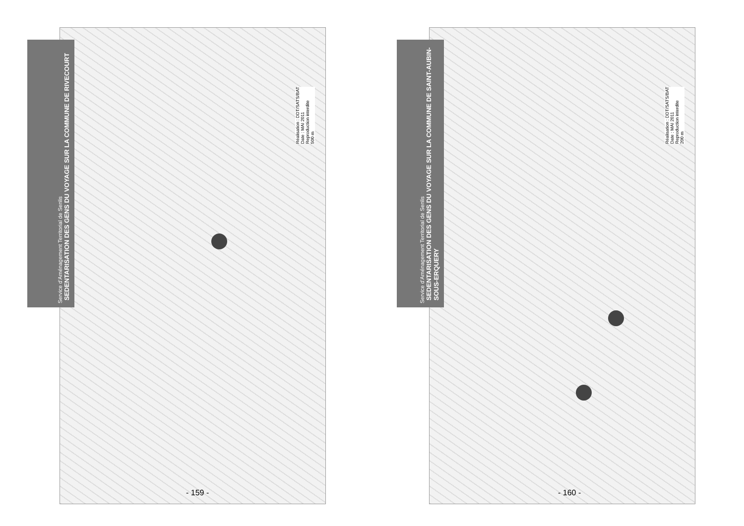Service d'Aménagement Territorial de Senlis
SEDENTARISATION DES GENS DU VOYAGE SUR LA COMMUNE DE RIVECOURT
Réalisation : DDT/SATS/BAT
Date : MAI 2011
Reproduction interdite
500 m
- 159 -
Service d'Aménagement Territorial de Senlis
SEDENTARISATION DES GENS DU VOYAGE SUR LA COMMUNE DE SAINT-AUBIN-SOUS-ERQUERY
Réalisation : DDT/SATS/BAT
Date : MAI 2011
Reproduction interdite
200 m
- 160 -